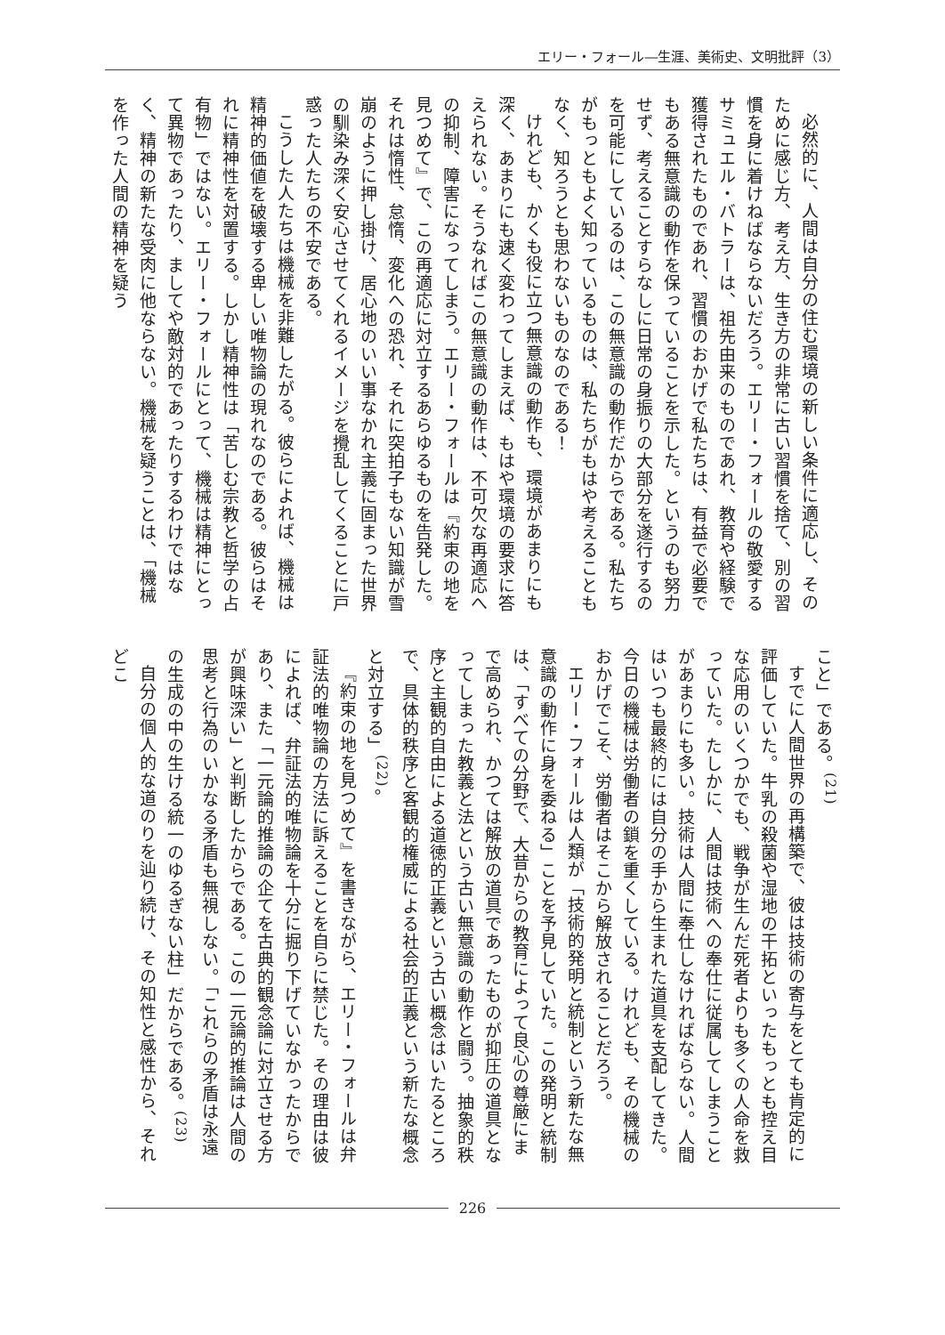エリー・フォール―生涯、美術史、文明批評（3）
必然的に、人間は自分の住む環境の新しい条件に適応し、そのために感じ方、考え方、生き方の非常に古い習慣を捨て、別の習慣を身に着けねばならないだろう。エリー・フォールの敬愛するサミュエル・バトラーは、祖先由来のものであれ、教育や経験で獲得されたものであれ、習慣のおかげで私たちは、有益で必要でもある無意識の動作を保っていることを示した。というのも努力せず、考えることすらなしに日常の身振りの大部分を遂行するのを可能にしているのは、この無意識の動作だからである。私たちがもっともよく知っているものは、私たちがもはや考えることもなく、知ろうとも思わないものなのである！
けれども、かくも役に立つ無意識の動作も、環境があまりにも深く、あまりにも速く変わってしまえば、もはや環境の要求に答えられない。そうなればこの無意識の動作は、不可欠な再適応への抑制、障害になってしまう。エリー・フォールは『約束の地を見つめて』で、この再適応に対立するあらゆるものを告発した。それは惰性、怠惰、変化への恐れ、それに突拍子もない知識が雪崩のように押し掛け、居心地のいい事なかれ主義に固まった世界の馴染み深く安心させてくれるイメージを攪乱してくることに戸惑った人たちの不安である。
こうした人たちは機械を非難したがる。彼らによれば、機械は精神的価値を破壊する卑しい唯物論の現れなのである。彼らはそれに精神性を対置する。しかし精神性は「苦しむ宗教と哲学の占有物」ではない。エリー・フォールにとって、機械は精神にとって異物であったり、ましてや敵対的であったりするわけではなく、精神の新たな受肉に他ならない。機械を疑うことは、「機械を作った人間の精神を疑う
こと」である。<sup>(21)</sup>
すでに人間世界の再構築で、彼は技術の寄与をとても肯定的に評価していた。牛乳の殺菌や湿地の干拓といったもっとも控え目な応用のいくつかでも、戦争が生んだ死者よりも多くの人命を救っていた。たしかに、人間は技術への奉仕に従属してしまうことがあまりにも多い。技術は人間に奉仕しなければならない。人間はいつも最終的には自分の手から生まれた道具を支配してきた。今日の機械は労働者の鎖を重くしている。けれども、その機械のおかげでこそ、労働者はそこから解放されることだろう。
エリー・フォールは人類が「技術的発明と統制という新たな無意識の動作に身を委ねる」ことを予見していた。この発明と統制は、「すべての分野で、大昔からの教育によって良心の尊厳にまで高められ、かつては解放の道具であったものが抑圧の道具となってしまった教義と法という古い無意識の動作と闘う。抽象的秩序と主観的自由による道徳的正義という古い概念はいたるところで、具体的秩序と客観的権威による社会的正義という新たな概念と対立する」<sup>(22)</sup>。
『約束の地を見つめて』を書きながら、エリー・フォールは弁証法的唯物論の方法に訴えることを自らに禁じた。その理由は彼によれば、弁証法的唯物論を十分に掘り下げていなかったからであり、また「一元論的推論の企てを古典的観念論に対立させる方が興味深い」と判断したからである。この一元論的推論は人間の思考と行為のいかなる矛盾も無視しない。「これらの矛盾は永遠の生成の中の生ける統一のゆるぎない柱」だからである。<sup>(23)</sup>
自分の個人的な道のりを辿り続け、その知性と感性から、それどこ
226